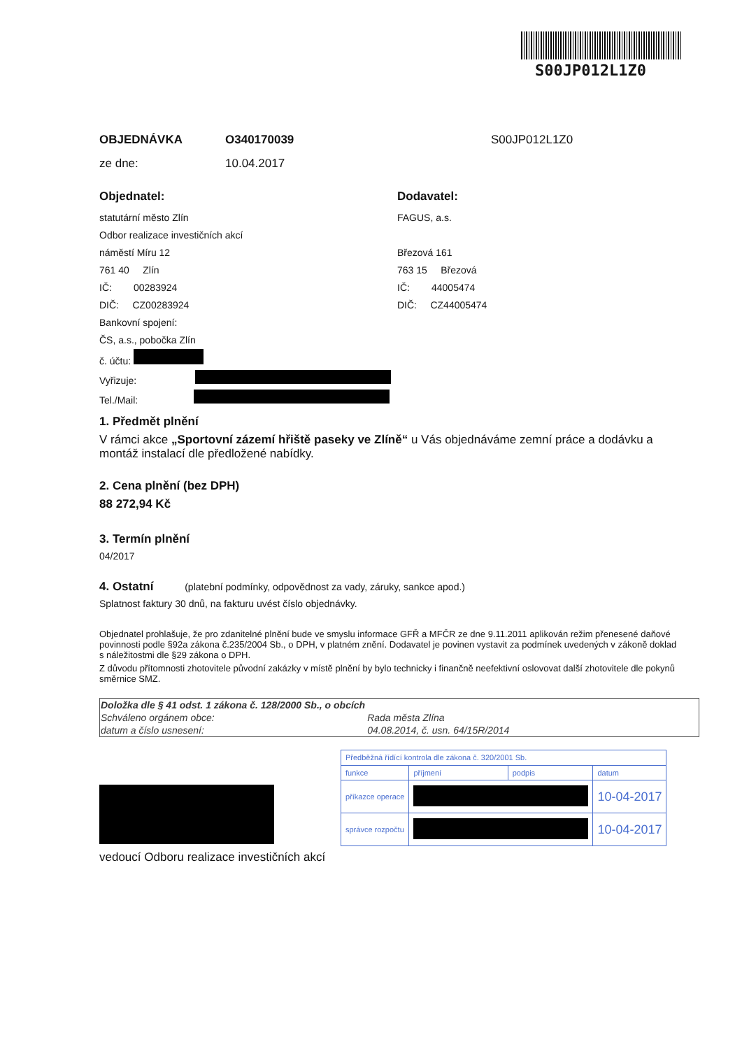S00JP012L1Z0
OBJEDNÁVKA O340170039 S00JP012L1Z0
ze dne: 10.04.2017
Objednatel:
statutární město Zlín
Odbor realizace investičních akcí
náměstí Míru 12
761 40 Zlín
IČ: 00283924
DIČ: CZ00283924
Bankovní spojení:
ČS, a.s., pobočka Zlín
č. účtu:
Vyřizuje:
Tel./Mail:
Dodavatel:
FAGUS, a.s.
Březová 161
763 15 Březová
IČ: 44005474
DIČ: CZ44005474
1. Předmět plnění
V rámci akce „Sportovní zázemí hřiště paseky ve Zlíně“ u Vás objednáváme zemní práce a dodávku a montáž instalací dle předložené nabídky.
2. Cena plnění (bez DPH)
88 272,94 Kč
3. Termín plnění
04/2017
4. Ostatní (platební podmínky, odpovědnost za vady, záruky, sankce apod.)
Splatnost faktury 30 dnů, na fakturu uvést číslo objednávky.
Objednatel prohlašuje, že pro zdanitelné plnění bude ve smyslu informace GFŘ a MFČR ze dne 9.11.2011 aplikován režim přenesené daňové povinnosti podle §92a zákona č.235/2004 Sb., o DPH, v platném znění. Dodavatel je povinen vystavit za podmínek uvedených v zákoně doklad s náležitostmi dle §29 zákona o DPH.
Z důvodu přítomnosti zhotovitele původní zakázky v místě plnění by bylo technicky i finančně neefektivní oslovovat další zhotovitele dle pokynů směrnice SMZ.
| Doložka dle § 41 odst. 1 zákona č. 128/2000 Sb., o obcích | |
| Schváleno orgánem obce: | Rada města Zlína |
| datum a číslo usnesení: | 04.08.2014, č. usn. 64/15R/2014 |
| Předběžná řídící kontrola dle zákona č. 320/2001 Sb. | | | |
| funkce | příjmení | podpis | datum |
| příkazce operace | | | 10-04-2017 |
| správce rozpočtu | | | 10-04-2017 |
vedoucí Odboru realizace investičních akcí